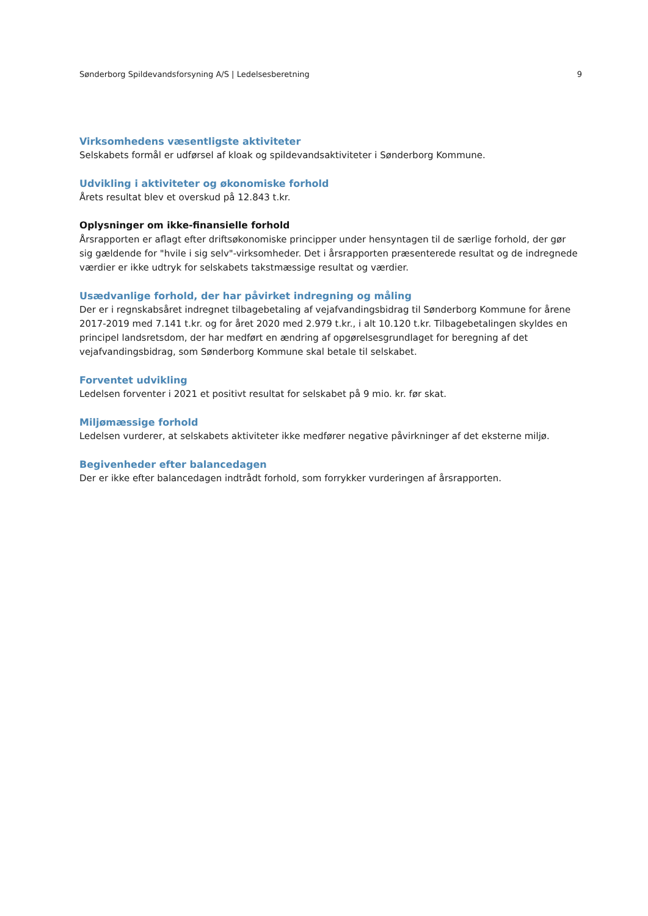Sønderborg Spildevandsforsyning A/S | Ledelsesberetning 9
Virksomhedens væsentligste aktiviteter
Selskabets formål er udførsel af kloak og spildevandsaktiviteter i Sønderborg Kommune.
Udvikling i aktiviteter og økonomiske forhold
Årets resultat blev et overskud på 12.843 t.kr.
Oplysninger om ikke-finansielle forhold
Årsrapporten er aflagt efter driftsøkonomiske principper under hensyntagen til de særlige forhold, der gør sig gældende for "hvile i sig selv"-virksomheder. Det i årsrapporten præsenterede resultat og de indregnede værdier er ikke udtryk for selskabets takstmæssige resultat og værdier.
Usædvanlige forhold, der har påvirket indregning og måling
Der er i regnskabsåret indregnet tilbagebetaling af vejafvandingsbidrag til Sønderborg Kommune for årene 2017-2019 med 7.141 t.kr. og for året 2020 med 2.979 t.kr., i alt 10.120 t.kr. Tilbagebetalingen skyldes en principel landsretsdom, der har medført en ændring af opgørelsesgrundlaget for beregning af det vejafvandingsbidrag, som Sønderborg Kommune skal betale til selskabet.
Forventet udvikling
Ledelsen forventer i 2021 et positivt resultat for selskabet på 9 mio. kr. før skat.
Miljømæssige forhold
Ledelsen vurderer, at selskabets aktiviteter ikke medfører negative påvirkninger af det eksterne miljø.
Begivenheder efter balancedagen
Der er ikke efter balancedagen indtrådt forhold, som forrykker vurderingen af årsrapporten.